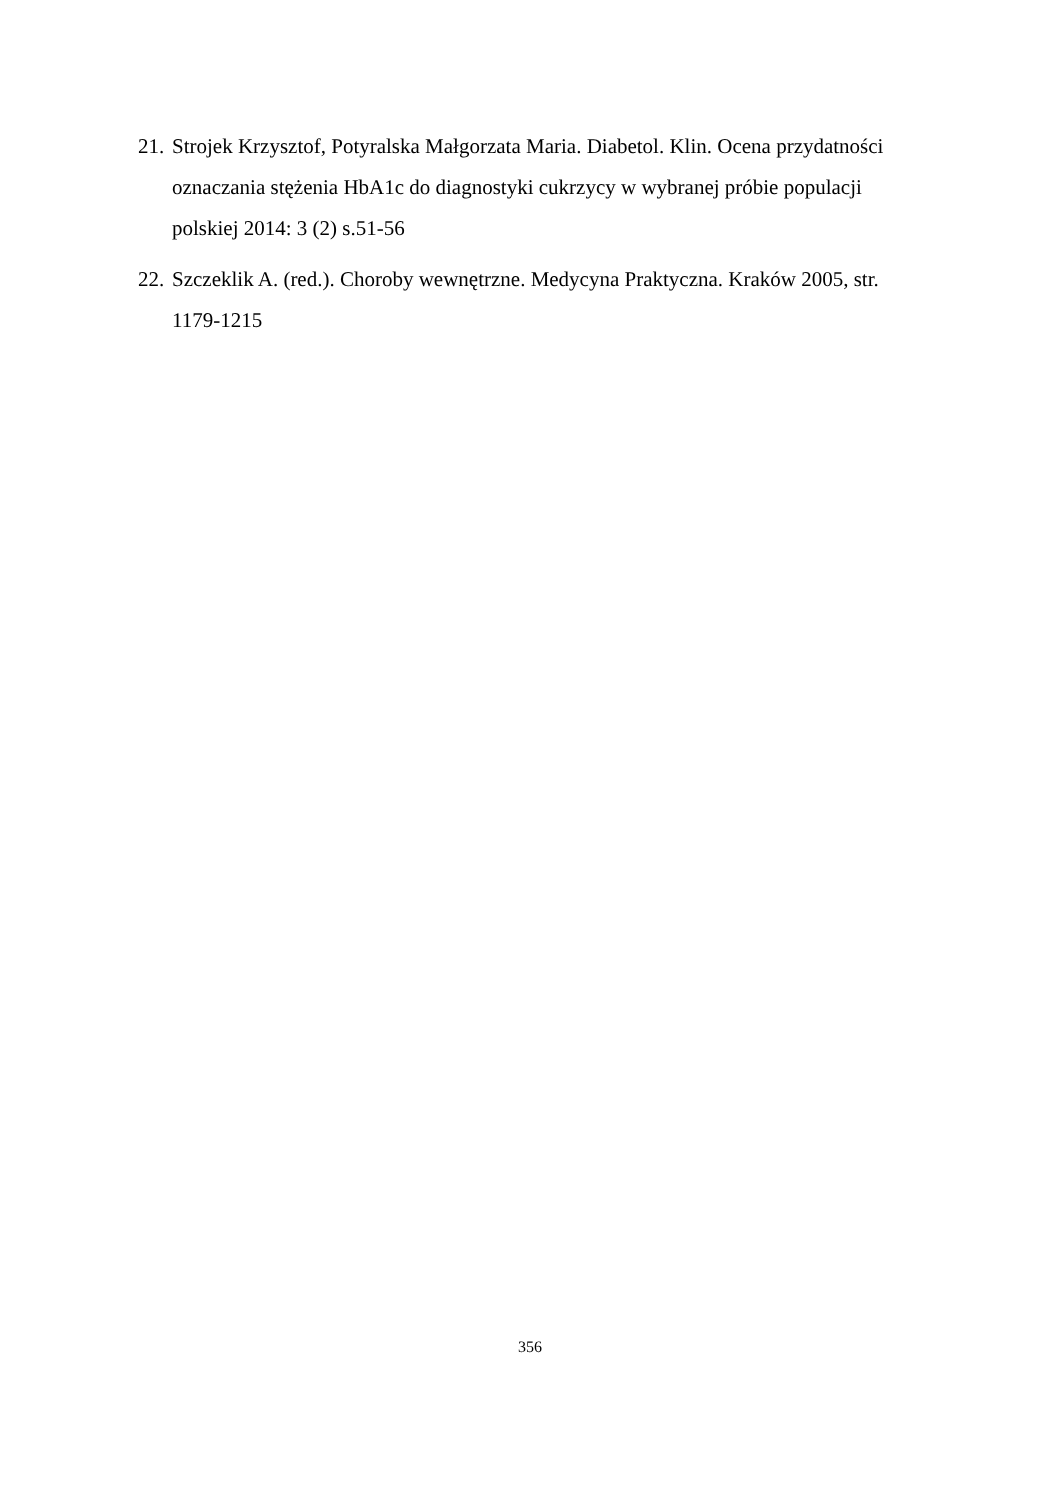21. Strojek Krzysztof, Potyralska Małgorzata Maria. Diabetol. Klin. Ocena przydatności oznaczania stężenia HbA1c do diagnostyki cukrzycy w wybranej próbie populacji polskiej 2014: 3 (2) s.51-56
22. Szczeklik A. (red.). Choroby wewnętrzne. Medycyna Praktyczna. Kraków 2005, str. 1179-1215
356